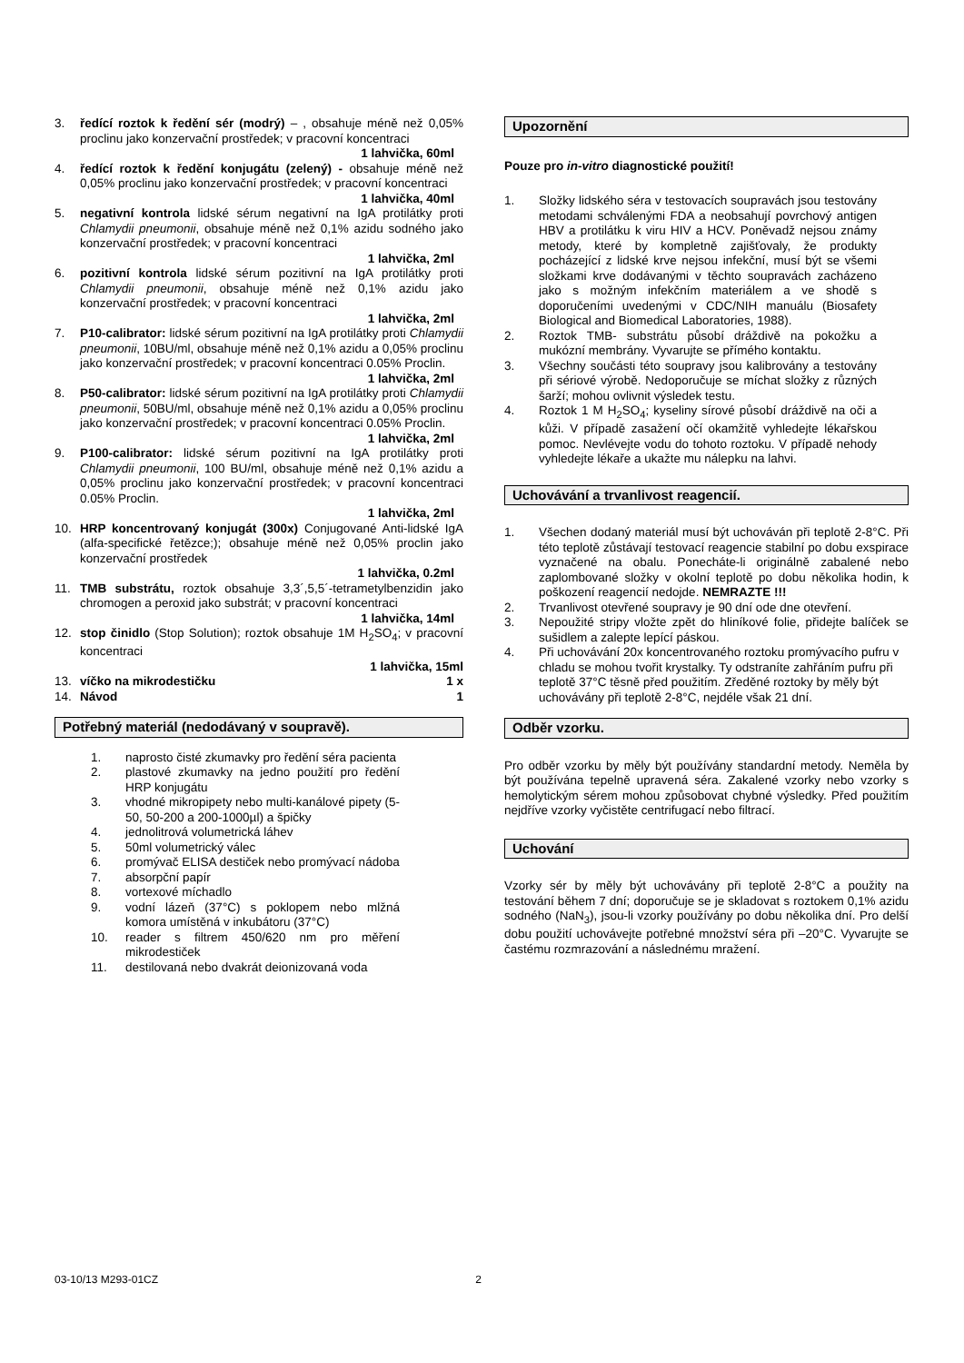3. ředící roztok k ředění sér (modrý) – , obsahuje méně než 0,05% proclinu jako konzervační prostředek; v pracovní koncentraci
1 lahvička, 60ml
4. ředící roztok k ředění konjugátu (zelený) - obsahuje méně než 0,05% proclinu jako konzervační prostředek; v pracovní koncentraci
1 lahvička, 40ml
5. negativní kontrola lidské sérum negativní na IgA protilátky proti Chlamydii pneumonii, obsahuje méně než 0,1% azidu sodného jako konzervační prostředek; v pracovní koncentraci
1 lahvička, 2ml
6. pozitivní kontrola lidské sérum pozitivní na IgA protilátky proti Chlamydii pneumonii, obsahuje méně než 0,1% azidu jako konzervační prostředek; v pracovní koncentraci
1 lahvička, 2ml
7. P10-calibrator: lidské sérum pozitivní na IgA protilátky proti Chlamydii pneumonii, 10BU/ml, obsahuje méně než 0,1% azidu a 0,05% proclinu jako konzervační prostředek; v pracovní koncentraci 0.05% Proclin.
1 lahvička, 2ml
8. P50-calibrator: lidské sérum pozitivní na IgA protilátky proti Chlamydii pneumonii, 50BU/ml, obsahuje méně než 0,1% azidu a 0,05% proclinu jako konzervační prostředek; v pracovní koncentraci 0.05% Proclin.
1 lahvička, 2ml
9. P100-calibrator: lidské sérum pozitivní na IgA protilátky proti Chlamydii pneumonii, 100 BU/ml, obsahuje méně než 0,1% azidu a 0,05% proclinu jako konzervační prostředek; v pracovní koncentraci 0.05% Proclin.
1 lahvička, 2ml
10. HRP koncentrovaný konjugát (300x) Conjugované Anti-lidské IgA (alfa-specifické řetězce;); obsahuje méně než 0,05% proclin jako konzervační prostředek
1 lahvička, 0.2ml
11. TMB substrátu, roztok obsahuje 3,3´,5,5´-tetrametylbenzidin jako chromogen a peroxid jako substrát; v pracovní koncentraci
1 lahvička, 14ml
12. stop činidlo (Stop Solution); roztok obsahuje 1M H<sub>2</sub>SO<sub>4</sub>; v pracovní koncentraci
1 lahvička, 15ml
13. víčko na mikrodestičku 1 x
14. Návod 1
Potřebný materiál (nedodávaný v soupravě).
1. naprosto čisté zkumavky pro ředění séra pacienta
2. plastové zkumavky na jedno použití pro ředění HRP konjugátu
3. vhodné mikropipety nebo multi-kanálové pipety (5-50, 50-200 a 200-1000µl) a špičky
4. jednolitrová volumetrická láhev
5. 50ml volumetrický válec
6. promývač ELISA destiček nebo promývací nádoba
7. absorpční papír
8. vortexové míchadlo
9. vodní lázeň (37°C) s poklopem nebo mlžná komora umístěná v inkubátoru (37°C)
10. reader s filtrem 450/620 nm pro měření mikrodestiček
11. destilovaná nebo dvakrát deionizovaná voda
Upozornění
Pouze pro in-vitro diagnostické použití!
1. Složky lidského séra v testovacích soupravách jsou testovány metodami schválenými FDA a neobsahují povrchový antigen HBV a protilátku k viru HIV a HCV. Poněvadž nejsou známy metody, které by kompletně zajišťovaly, že produkty pocházející z lidské krve nejsou infekční, musí být se všemi složkami krve dodávanými v těchto soupravách zacházeno jako s možným infekčním materiálem a ve shodě s doporučeními uvedenými v CDC/NIH manuálu (Biosafety Biological and Biomedical Laboratories, 1988).
2. Roztok TMB- substrátu působí dráždivě na pokožku a mukózní membrány. Vyvarujte se přímého kontaktu.
3. Všechny součásti této soupravy jsou kalibrovány a testovány při sériové výrobě. Nedoporučuje se míchat složky z různých šarží; mohou ovlivnit výsledek testu.
4. Roztok 1 M H<sub>2</sub>SO<sub>4</sub>; kyseliny sírové působí dráždivě na oči a kůži. V případě zasažení očí okamžitě vyhledejte lékařskou pomoc. Nevlévejte vodu do tohoto roztoku. V případě nehody vyhledejte lékaře a ukažte mu nálepku na lahvi.
Uchovávání a trvanlivost reagencií.
1. Všechen dodaný materiál musí být uchováván při teplotě 2-8°C. Při této teplotě zůstávají testovací reagencie stabilní po dobu exspirace vyznačené na obalu. Ponecháte-li originálně zabalené nebo zaplombované složky v okolní teplotě po dobu několika hodin, k poškození reagencií nedojde. NEMRAZTE !!!
2. Trvanlivost otevřené soupravy je 90 dní ode dne otevření.
3. Nepoužité stripy vložte zpět do hliníkové folie, přidejte balíček se sušidlem a zalepte lepící páskou.
4. Při uchovávání 20x koncentrovaného roztoku promývacího pufru v chladu se mohou tvořit krystalky. Ty odstraníte zahřáním pufru při teplotě 37°C těsně před použitím. Zředěné roztoky by měly být uchovávány při teplotě 2-8°C, nejdéle však 21 dní.
Odběr vzorku.
Pro odběr vzorku by měly být používány standardní metody. Neměla by být používána tepelně upravená séra. Zakalené vzorky nebo vzorky s hemolytickým sérem mohou způsobovat chybné výsledky. Před použitím nejdříve vzorky vyčistěte centrifugací nebo filtrací.
Uchování
Vzorky sér by měly být uchovávány při teplotě 2-8°C a použity na testování během 7 dní; doporučuje se je skladovat s roztokem 0,1% azidu sodného (NaN<sub>3</sub>), jsou-li vzorky používány po dobu několika dní. Pro delší dobu použití uchovávejte potřebné množství séra při –20°C. Vyvarujte se častému rozmrazování a následnému mražení.
03-10/13 M293-01CZ 2